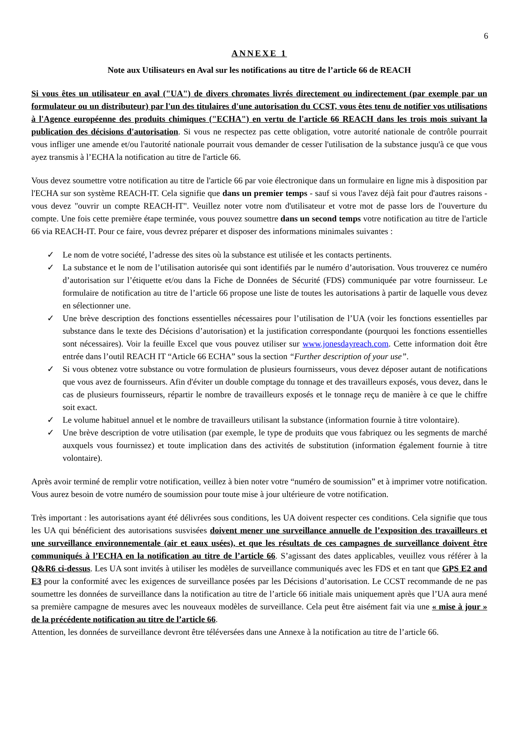6
ANNEXE 1
Note aux Utilisateurs en Aval sur les notifications au titre de l’article 66 de REACH
Si vous êtes un utilisateur en aval ("UA") de divers chromates livrés directement ou indirectement (par exemple par un formulateur ou un distributeur) par l'un des titulaires d'une autorisation du CCST, vous êtes tenu de notifier vos utilisations à l'Agence européenne des produits chimiques ("ECHA") en vertu de l'article 66 REACH dans les trois mois suivant la publication des décisions d'autorisation. Si vous ne respectez pas cette obligation, votre autorité nationale de contrôle pourrait vous infliger une amende et/ou l'autorité nationale pourrait vous demander de cesser l'utilisation de la substance jusqu'à ce que vous ayez transmis à l’ECHA la notification au titre de l'article 66.
Vous devez soumettre votre notification au titre de l'article 66 par voie électronique dans un formulaire en ligne mis à disposition par l'ECHA sur son système REACH-IT. Cela signifie que dans un premier temps - sauf si vous l'avez déjà fait pour d'autres raisons - vous devez "ouvrir un compte REACH-IT". Veuillez noter votre nom d'utilisateur et votre mot de passe lors de l'ouverture du compte. Une fois cette première étape terminée, vous pouvez soumettre dans un second temps votre notification au titre de l'article 66 via REACH-IT. Pour ce faire, vous devrez préparer et disposer des informations minimales suivantes :
✓ Le nom de votre société, l’adresse des sites où la substance est utilisée et les contacts pertinents.
✓ La substance et le nom de l’utilisation autorisée qui sont identifiés par le numéro d’autorisation. Vous trouverez ce numéro d’autorisation sur l’étiquette et/ou dans la Fiche de Données de Sécurité (FDS) communiquée par votre fournisseur. Le formulaire de notification au titre de l’article 66 propose une liste de toutes les autorisations à partir de laquelle vous devez en sélectionner une.
✓ Une brève description des fonctions essentielles nécessaires pour l’utilisation de l’UA (voir les fonctions essentielles par substance dans le texte des Décisions d’autorisation) et la justification correspondante (pourquoi les fonctions essentielles sont nécessaires). Voir la feuille Excel que vous pouvez utiliser sur www.jonesdayreach.com. Cette information doit être entrée dans l’outil REACH IT “Article 66 ECHA” sous la section “Further description of your use”.
✓ Si vous obtenez votre substance ou votre formulation de plusieurs fournisseurs, vous devez déposer autant de notifications que vous avez de fournisseurs. Afin d'éviter un double comptage du tonnage et des travailleurs exposés, vous devez, dans le cas de plusieurs fournisseurs, répartir le nombre de travailleurs exposés et le tonnage reçu de manière à ce que le chiffre soit exact.
✓ Le volume habituel annuel et le nombre de travailleurs utilisant la substance (information fournie à titre volontaire).
✓ Une brève description de votre utilisation (par exemple, le type de produits que vous fabriquez ou les segments de marché auxquels vous fournissez) et toute implication dans des activités de substitution (information également fournie à titre volontaire).
Après avoir terminé de remplir votre notification, veillez à bien noter votre “numéro de soumission” et à imprimer votre notification. Vous aurez besoin de votre numéro de soumission pour toute mise à jour ultérieure de votre notification.
Très important : les autorisations ayant été délivrées sous conditions, les UA doivent respecter ces conditions. Cela signifie que tous les UA qui bénéficient des autorisations susvisées doivent mener une surveillance annuelle de l’exposition des travailleurs et une surveillance environnementale (air et eaux usées), et que les résultats de ces campagnes de surveillance doivent être communiqués à l’ECHA en la notification au titre de l’article 66. S’agissant des dates applicables, veuillez vous référer à la Q&R6 ci-dessus. Les UA sont invités à utiliser les modèles de surveillance communiqués avec les FDS et en tant que GPS E2 and E3 pour la conformité avec les exigences de surveillance posées par les Décisions d’autorisation. Le CCST recommande de ne pas soumettre les données de surveillance dans la notification au titre de l’article 66 initiale mais uniquement après que l’UA aura mené sa première campagne de mesures avec les nouveaux modèles de surveillance. Cela peut être aisément fait via une « mise à jour » de la précédente notification au titre de l’article 66.
Attention, les données de surveillance devront être téléversées dans une Annexe à la notification au titre de l’article 66.